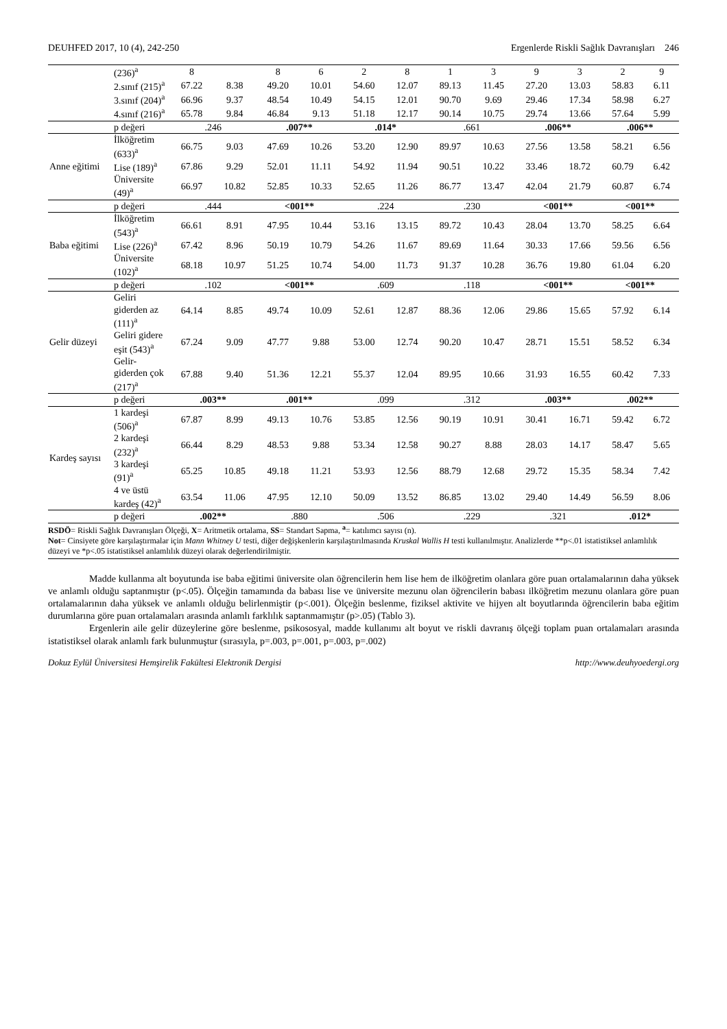DEUHFED 2017, 10 (4), 242-250 Ergenlerde Riskli Sağlık Davranışları 246
| | (236)<sup>a</sup> | 8 | | 8 | 6 | 2 | 8 | 1 | 3 | 9 | 3 | 2 | 9 |
| | 2.sınıf (215)<sup>a</sup> | 67.22 | 8.38 | 49.20 | 10.01 | 54.60 | 12.07 | 89.13 | 11.45 | 27.20 | 13.03 | 58.83 | 6.11 |
| | 3.sınıf (204)<sup>a</sup> | 66.96 | 9.37 | 48.54 | 10.49 | 54.15 | 12.01 | 90.70 | 9.69 | 29.46 | 17.34 | 58.98 | 6.27 |
| | 4.sınıf (216)<sup>a</sup> | 65.78 | 9.84 | 46.84 | 9.13 | 51.18 | 12.17 | 90.14 | 10.75 | 29.74 | 13.66 | 57.64 | 5.99 |
| | p değeri | .246 | | .007** | | .014* | | .661 | | .006** | | .006** | |
| Anne eğitimi | İlköğretim (633)<sup>a</sup> | 66.75 | 9.03 | 47.69 | 10.26 | 53.20 | 12.90 | 89.97 | 10.63 | 27.56 | 13.58 | 58.21 | 6.56 |
| | Lise (189)<sup>a</sup> | 67.86 | 9.29 | 52.01 | 11.11 | 54.92 | 11.94 | 90.51 | 10.22 | 33.46 | 18.72 | 60.79 | 6.42 |
| | Üniversite (49)<sup>a</sup> | 66.97 | 10.82 | 52.85 | 10.33 | 52.65 | 11.26 | 86.77 | 13.47 | 42.04 | 21.79 | 60.87 | 6.74 |
| | p değeri | .444 | | <001** | | .224 | | .230 | | <001** | | <001** | |
| Baba eğitimi | İlköğretim (543)<sup>a</sup> | 66.61 | 8.91 | 47.95 | 10.44 | 53.16 | 13.15 | 89.72 | 10.43 | 28.04 | 13.70 | 58.25 | 6.64 |
| | Lise (226)<sup>a</sup> | 67.42 | 8.96 | 50.19 | 10.79 | 54.26 | 11.67 | 89.69 | 11.64 | 30.33 | 17.66 | 59.56 | 6.56 |
| | Üniversite (102)<sup>a</sup> | 68.18 | 10.97 | 51.25 | 10.74 | 54.00 | 11.73 | 91.37 | 10.28 | 36.76 | 19.80 | 61.04 | 6.20 |
| | p değeri | .102 | | <001** | | .609 | | .118 | | <001** | | <001** | |
| Gelir düzeyi | Geliri giderden az (111)<sup>a</sup> | 64.14 | 8.85 | 49.74 | 10.09 | 52.61 | 12.87 | 88.36 | 12.06 | 29.86 | 15.65 | 57.92 | 6.14 |
| | Geliri gidere eşit (543)<sup>a</sup> | 67.24 | 9.09 | 47.77 | 9.88 | 53.00 | 12.74 | 90.20 | 10.47 | 28.71 | 15.51 | 58.52 | 6.34 |
| | Gelir-giderden çok (217)<sup>a</sup> | 67.88 | 9.40 | 51.36 | 12.21 | 55.37 | 12.04 | 89.95 | 10.66 | 31.93 | 16.55 | 60.42 | 7.33 |
| | p değeri | .003** | | .001** | | .099 | | .312 | | .003** | | .002** | |
| Kardeş sayısı | 1 kardeşi (506)<sup>a</sup> | 67.87 | 8.99 | 49.13 | 10.76 | 53.85 | 12.56 | 90.19 | 10.91 | 30.41 | 16.71 | 59.42 | 6.72 |
| | 2 kardeşi (232)<sup>a</sup> | 66.44 | 8.29 | 48.53 | 9.88 | 53.34 | 12.58 | 90.27 | 8.88 | 28.03 | 14.17 | 58.47 | 5.65 |
| | 3 kardeşi (91)<sup>a</sup> | 65.25 | 10.85 | 49.18 | 11.21 | 53.93 | 12.56 | 88.79 | 12.68 | 29.72 | 15.35 | 58.34 | 7.42 |
| | 4 ve üstü kardeş (42)<sup>a</sup> | 63.54 | 11.06 | 47.95 | 12.10 | 50.09 | 13.52 | 86.85 | 13.02 | 29.40 | 14.49 | 56.59 | 8.06 |
| | p değeri | .002** | | .880 | | .506 | | .229 | | .321 | | .012* | |
RSDÖ= Riskli Sağlık Davranışları Ölçeği, X= Aritmetik ortalama, SS= Standart Sapma, <sup>a</sup>= katılımcı sayısı (n).
Not= Cinsiyete göre karşılaştırmalar için Mann Whitney U testi, diğer değişkenlerin karşılaştırılmasında Kruskal Wallis H testi kullanılmıştır. Analizlerde **p<.01 istatistiksel anlamlılık düzeyi ve *p<.05 istatistiksel anlamlılık düzeyi olarak değerlendirilmiştir.
Madde kullanma alt boyutunda ise baba eğitimi üniversite olan öğrencilerin hem lise hem de ilköğretim olanlara göre puan ortalamalarının daha yüksek ve anlamlı olduğu saptanmıştır (p<.05). Ölçeğin tamamında da babası lise ve üniversite mezunu olan öğrencilerin babası ilköğretim mezunu olanlara göre puan ortalamalarının daha yüksek ve anlamlı olduğu belirlenmiştir (p<.001). Ölçeğin beslenme, fiziksel aktivite ve hijyen alt boyutlarında öğrencilerin baba eğitim durumlarına göre puan ortalamaları arasında anlamlı farklılık saptanmamıştır (p>.05) (Tablo 3).
Ergenlerin aile gelir düzeylerine göre beslenme, psikososyal, madde kullanımı alt boyut ve riskli davranış ölçeği toplam puan ortalamaları arasında istatistiksel olarak anlamlı fark bulunmuştur (sırasıyla, p=.003, p=.001, p=.003, p=.002)
Dokuz Eylül Üniversitesi Hemşirelik Fakültesi Elektronik Dergisi http://www.deuhyoedergi.org